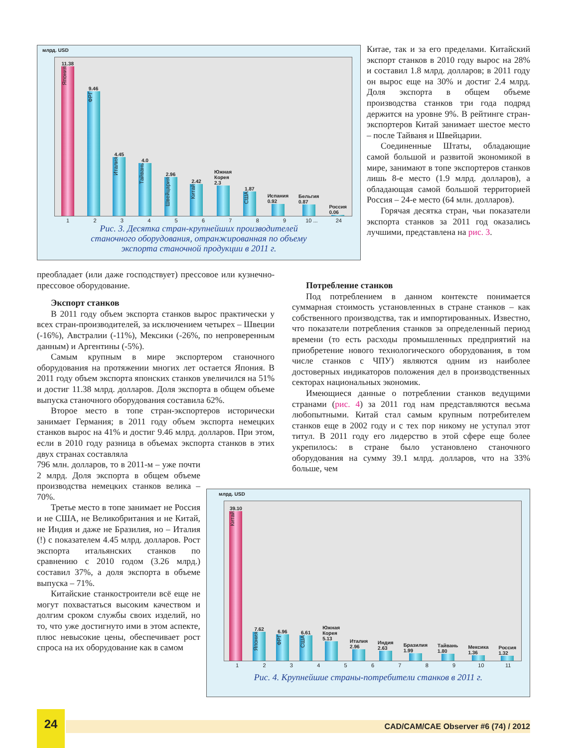млрд. USD
11.38
Япония
9.46
ФРГ
4.45
Италия
4.0
Тайвань
2.96
Швейцария
2.42
Китай
Южная Корея 2.3
1.87
США
Испания 0.92
Бельгия 0.87
Россия 0.06
123456789 10 ... 24
Рис. 3. Десятка стран-крупнейших производителей
станочного оборудования, отранжированная по объему
экспорта станочной продукции в 2011 г.
Китае, так и за его пределами. Китайский экспорт станков в 2010 году вырос на 28% и составил 1.8 млрд. долларов; в 2011 году он вырос еще на 30% и достиг 2.4 млрд. Доля экспорта в общем объеме производства станков три года подряд держится на уровне 9%. В рейтинге стран-экспортеров Китай занимает шестое место – после Тайваня и Швейцарии.
Соединенные Штаты, обладающие самой большой и развитой экономикой в мире, занимают в топе экспортеров станков лишь 8-е место (1.9 млрд. долларов), а обладающая самой большой территорией Россия – 24-е место (64 млн. долларов).
Горячая десятка стран, чьи показатели экспорта станков за 2011 год оказались лучшими, представлена на рис. 3.
преобладает (или даже господствует) прессовое или кузнечно-прессовое оборудование.
Экспорт станков
В 2011 году объем экспорта станков вырос практически у всех стран-производителей, за исключением четырех – Швеции (-16%), Австралии (-11%), Мексики (-26%, по непроверенным данным) и Аргентины (-5%).
Самым крупным в мире экспортером станочного оборудования на протяжении многих лет остается Япония. В 2011 году объем экспорта японских станков увеличился на 51% и достиг 11.38 млрд. долларов. Доля экспорта в общем объеме выпуска станочного оборудования составила 62%.
Второе место в топе стран-экспортеров исторически занимает Германия; в 2011 году объем экспорта немецких станков вырос на 41% и достиг 9.46 млрд. долларов. При этом, если в 2010 году разница в объемах экспорта станков в этих двух странах составляла
796 млн. долларов, то в 2011-м – уже почти 2 млрд. Доля экспорта в общем объеме производства немецких станков велика – 70%.
Третье место в топе занимает не Россия и не США, не Великобритания и не Китай, не Индия и даже не Бразилия, но – Италия (!) с показателем 4.45 млрд. долларов. Рост экспорта итальянских станков по сравнению с 2010 годом (3.26 млрд.) составил 37%, а доля экспорта в объеме выпуска – 71%.
Китайские станкостроители всё еще не могут похвастаться высоким качеством и долгим сроком службы своих изделий, но то, что уже достигнуто ими в этом аспекте, плюс невысокие цены, обеспечивает рост спроса на их оборудование как в самом
Потребление станков
Под потреблением в данном контексте понимается суммарная стоимость установленных в стране станков – как собственного производства, так и импортированных. Известно, что показатели потребления станков за определенный период времени (то есть расходы промышленных предприятий на приобретение нового технологического оборудования, в том числе станков с ЧПУ) являются одним из наиболее достоверных индикаторов положения дел в производственных секторах национальных экономик.
Имеющиеся данные о потреблении станков ведущими странами (рис. 4) за 2011 год нам представляются весьма любопытными. Китай стал самым крупным потребителем станков еще в 2002 году и с тех пор никому не уступал этот титул. В 2011 году его лидерство в этой сфере еще более укрепилось: в стране было установлено станочного оборудования на сумму 39.1 млрд. долларов, что на 33% больше, чем
млрд. USD
39.10
Китай
7.62
Япония
6.96
ФРГ
6.61
США
Южная Корея 5.13
Италия 2.96
Индия 2.63
Бразилия 1.99
Тайвань 1.80
Мексика 1.36
Россия 1.32
123456789 10 11
Рис. 4. Крупнейшие страны-потребители станков в 2011 г.
24
CAD/CAM/CAE Observer #6 (74) / 2012